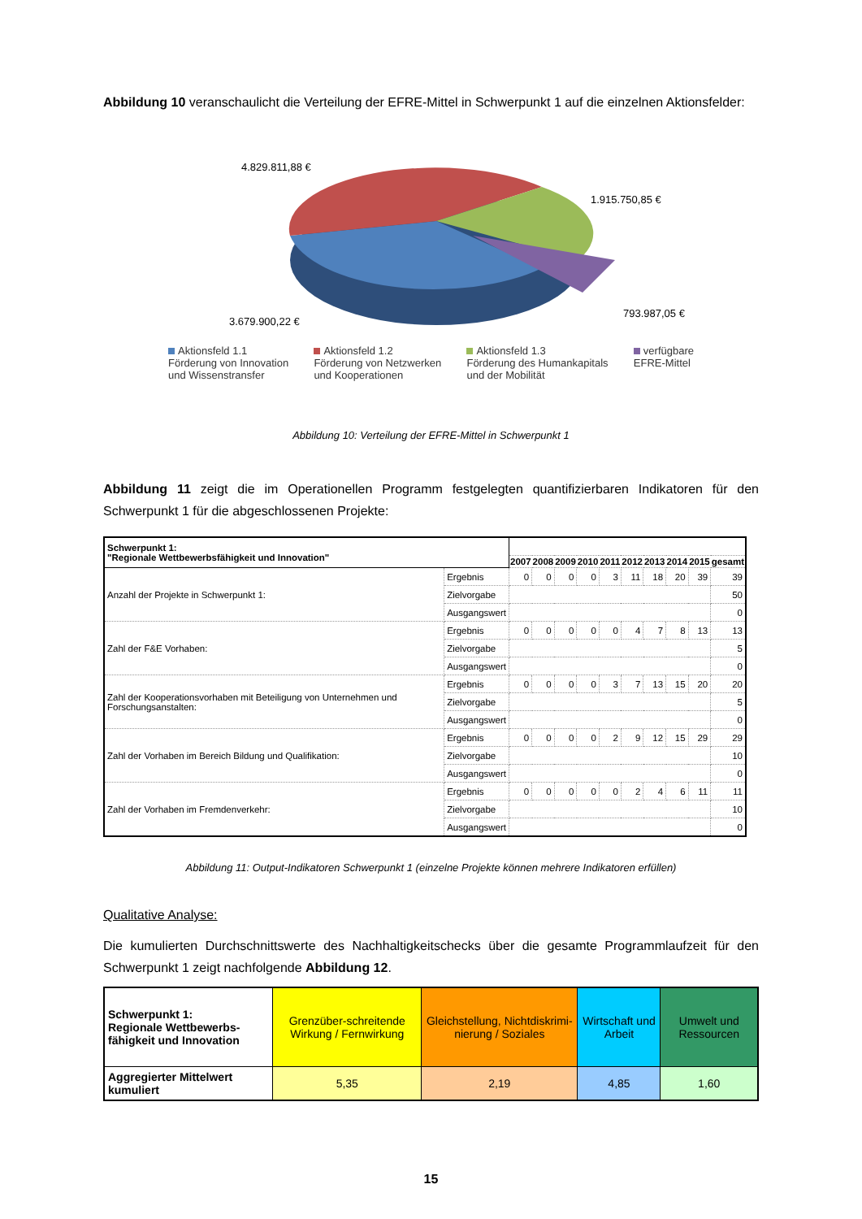Abbildung 10 veranschaulicht die Verteilung der EFRE-Mittel in Schwerpunkt 1 auf die einzelnen Aktionsfelder:
4.829.811,88 €
1.915.750,85 €
3.679.900,22 €
793.987,05 €
Aktionsfeld 1.1
Förderung von Innovation
und Wissenstransfer
Aktionsfeld 1.2
Förderung von Netzwerken
und Kooperationen
Aktionsfeld 1.3
Förderung des Humankapitals
und der Mobilität
verfügbare
EFRE-Mittel
Abbildung 10: Verteilung der EFRE-Mittel in Schwerpunkt 1
Abbildung 11 zeigt die im Operationellen Programm festgelegten quantifizierbaren Indikatoren für den Schwerpunkt 1 für die abgeschlossenen Projekte:
| Schwerpunkt 1: "Regionale Wettbewerbsfähigkeit und Innovation" | | | | | | | | | | | |
| | | 2007 | 2008 | 2009 | 2010 | 2011 | 2012 | 2013 | 2014 | 2015 | gesamt |
| Anzahl der Projekte in Schwerpunkt 1: | Ergebnis | 0 | 0 | 0 | 0 | 3 | 11 | 18 | 20 | 39 | 39 |
| | Zielvorgabe | | | | | | | | | | 50 |
| | Ausgangswert | | | | | | | | | | 0 |
| Zahl der F&E Vorhaben: | Ergebnis | 0 | 0 | 0 | 0 | 0 | 4 | 7 | 8 | 13 | 13 |
| | Zielvorgabe | | | | | | | | | | 5 |
| | Ausgangswert | | | | | | | | | | 0 |
| Zahl der Kooperationsvorhaben mit Beteiligung von Unternehmen und Forschungsanstalten: | Ergebnis | 0 | 0 | 0 | 0 | 3 | 7 | 13 | 15 | 20 | 20 |
| | Zielvorgabe | | | | | | | | | | 5 |
| | Ausgangswert | | | | | | | | | | 0 |
| Zahl der Vorhaben im Bereich Bildung und Qualifikation: | Ergebnis | 0 | 0 | 0 | 0 | 2 | 9 | 12 | 15 | 29 | 29 |
| | Zielvorgabe | | | | | | | | | | 10 |
| | Ausgangswert | | | | | | | | | | 0 |
| Zahl der Vorhaben im Fremdenverkehr: | Ergebnis | 0 | 0 | 0 | 0 | 0 | 2 | 4 | 6 | 11 | 11 |
| | Zielvorgabe | | | | | | | | | | 10 |
| | Ausgangswert | | | | | | | | | | 0 |
Abbildung 11: Output-Indikatoren Schwerpunkt 1 (einzelne Projekte können mehrere Indikatoren erfüllen)
Qualitative Analyse:
Die kumulierten Durchschnittswerte des Nachhaltigkeitschecks über die gesamte Programmlaufzeit für den Schwerpunkt 1 zeigt nachfolgende Abbildung 12.
| Schwerpunkt 1: Regionale Wettbewerbs-fähigkeit und Innovation | Grenzüber-schreitende Wirkung / Fernwirkung | Gleichstellung, Nichtdiskrimi-nierung / Soziales | Wirtschaft und Arbeit | Umwelt und Ressourcen |
| Aggregierter Mittelwert kumuliert | 5,35 | 2,19 | 4,85 | 1,60 |
15